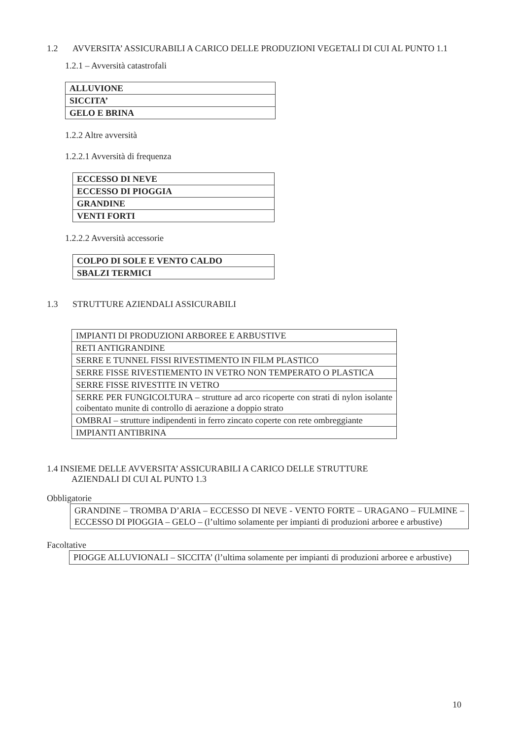1.2 AVVERSITA’ ASSICURABILI A CARICO DELLE PRODUZIONI VEGETALI DI CUI AL PUNTO 1.1
1.2.1 – Avversità catastrofali
| ALLUVIONE |
| SICCITA’ |
| GELO E BRINA |
1.2.2 Altre avversità
1.2.2.1 Avversità di frequenza
| ECCESSO DI NEVE |
| ECCESSO DI PIOGGIA |
| GRANDINE |
| VENTI FORTI |
1.2.2.2 Avversità accessorie
| COLPO DI SOLE E VENTO CALDO |
| SBALZI TERMICI |
1.3 STRUTTURE AZIENDALI ASSICURABILI
| IMPIANTI DI PRODUZIONI ARBOREE E ARBUSTIVE |
| RETI ANTIGRANDINE |
| SERRE E TUNNEL FISSI RIVESTIMENTO IN FILM PLASTICO |
| SERRE FISSE RIVESTIEMENTO IN VETRO NON TEMPERATO O PLASTICA |
| SERRE FISSE RIVESTITE IN VETRO |
| SERRE PER FUNGICOLTURA – strutture ad arco ricoperte con strati di nylon isolante coibentato munite di controllo di aerazione a doppio strato |
| OMBRAI – strutture indipendenti in ferro zincato coperte con rete ombreggiante |
| IMPIANTI ANTIBRINA |
1.4 INSIEME DELLE AVVERSITA’ ASSICURABILI A CARICO DELLE STRUTTURE
AZIENDALI DI CUI AL PUNTO 1.3
Obbligatorie
GRANDINE – TROMBA D’ARIA – ECCESSO DI NEVE - VENTO FORTE – URAGANO – FULMINE – ECCESSO DI PIOGGIA – GELO – (l’ultimo solamente per impianti di produzioni arboree e arbustive)
Facoltative
PIOGGE ALLUVIONALI – SICCITA’ (l’ultima solamente per impianti di produzioni arboree e arbustive)
10